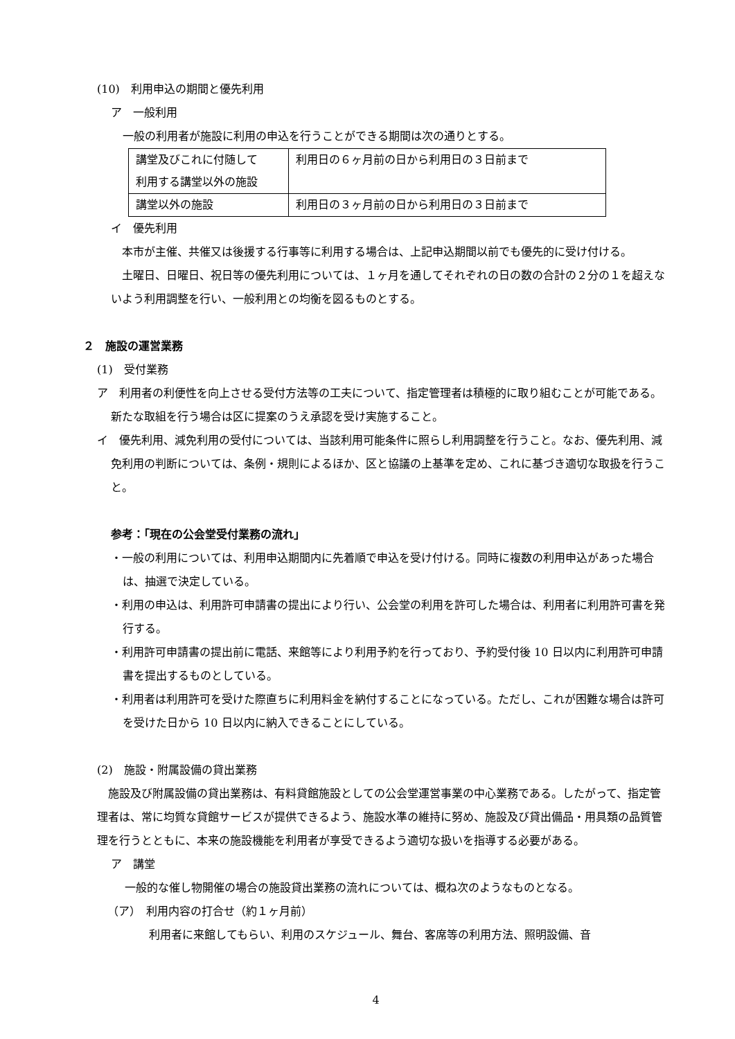(10)　利用申込の期間と優先利用
ア　一般利用
一般の利用者が施設に利用の申込を行うことができる期間は次の通りとする。
| 講堂及びこれに付随して 利用する講堂以外の施設 | 利用日の６ヶ月前の日から利用日の３日前まで |
| 講堂以外の施設 | 利用日の３ヶ月前の日から利用日の３日前まで |
イ　優先利用
　本市が主催、共催又は後援する行事等に利用する場合は、上記申込期間以前でも優先的に受け付ける。
　土曜日、日曜日、祝日等の優先利用については、１ヶ月を通してそれぞれの日の数の合計の２分の１を超えないよう利用調整を行い、一般利用との均衡を図るものとする。
２　施設の運営業務
(1)　受付業務
ア　利用者の利便性を向上させる受付方法等の工夫について、指定管理者は積極的に取り組むことが可能である。新たな取組を行う場合は区に提案のうえ承認を受け実施すること。
イ　優先利用、減免利用の受付については、当該利用可能条件に照らし利用調整を行うこと。なお、優先利用、減免利用の判断については、条例・規則によるほか、区と協議の上基準を定め、これに基づき適切な取扱を行うこと。
参考：「現在の公会堂受付業務の流れ」
・一般の利用については、利用申込期間内に先着順で申込を受け付ける。同時に複数の利用申込があった場合は、抽選で決定している。
・利用の申込は、利用許可申請書の提出により行い、公会堂の利用を許可した場合は、利用者に利用許可書を発行する。
・利用許可申請書の提出前に電話、来館等により利用予約を行っており、予約受付後 10 日以内に利用許可申請書を提出するものとしている。
・利用者は利用許可を受けた際直ちに利用料金を納付することになっている。ただし、これが困難な場合は許可を受けた日から 10 日以内に納入できることにしている。
(2)　施設・附属設備の貸出業務
　施設及び附属設備の貸出業務は、有料貸館施設としての公会堂運営事業の中心業務である。したがって、指定管理者は、常に均質な貸館サービスが提供できるよう、施設水準の維持に努め、施設及び貸出備品・用具類の品質管理を行うとともに、本来の施設機能を利用者が享受できるよう適切な扱いを指導する必要がある。
ア　講堂
一般的な催し物開催の場合の施設貸出業務の流れについては、概ね次のようなものとなる。
（ア）　利用内容の打合せ（約１ヶ月前）
利用者に来館してもらい、利用のスケジュール、舞台、客席等の利用方法、照明設備、音
4